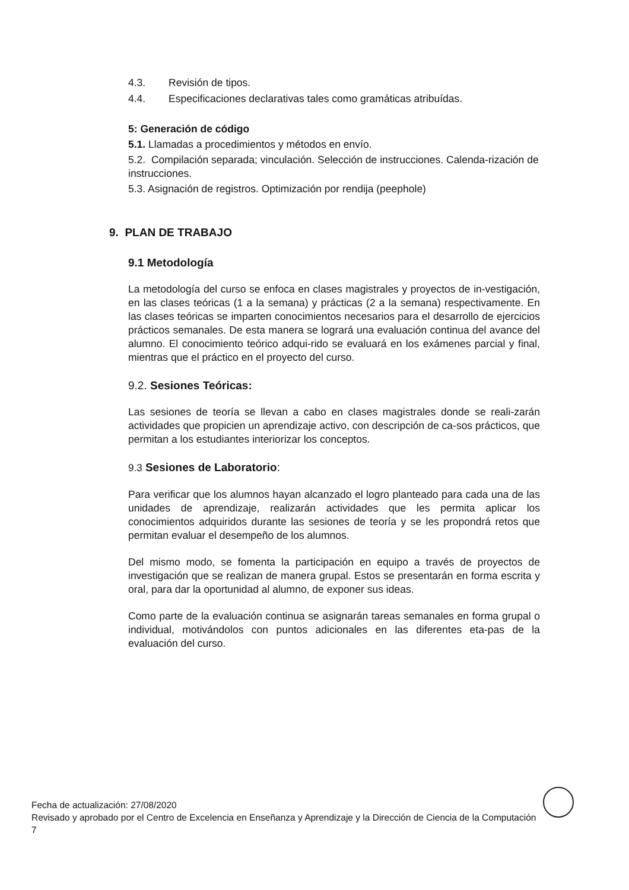4.3. Revisión de tipos.
4.4. Especificaciones declarativas tales como gramáticas atribuídas.
5: Generación de código
5.1. Llamadas a procedimientos y métodos en envío.
5.2. Compilación separada; vinculación. Selección de instrucciones. Calenda-rización de instrucciones.
5.3. Asignación de registros. Optimización por rendija (peephole)
9. PLAN DE TRABAJO
9.1 Metodología
La metodología del curso se enfoca en clases magistrales y proyectos de in-vestigación, en las clases teóricas (1 a la semana) y prácticas (2 a la semana) respectivamente. En las clases teóricas se imparten conocimientos necesarios para el desarrollo de ejercicios prácticos semanales. De esta manera se logrará una evaluación continua del avance del alumno. El conocimiento teórico adqui-rido se evaluará en los exámenes parcial y final, mientras que el práctico en el proyecto del curso.
9.2. Sesiones Teóricas:
Las sesiones de teoría se llevan a cabo en clases magistrales donde se reali-zarán actividades que propicien un aprendizaje activo, con descripción de ca-sos prácticos, que permitan a los estudiantes interiorizar los conceptos.
9.3 Sesiones de Laboratorio:
Para verificar que los alumnos hayan alcanzado el logro planteado para cada una de las unidades de aprendizaje, realizarán actividades que les permita aplicar los conocimientos adquiridos durante las sesiones de teoría y se les propondrá retos que permitan evaluar el desempeño de los alumnos.
Del mismo modo, se fomenta la participación en equipo a través de proyectos de investigación que se realizan de manera grupal. Estos se presentarán en forma escrita y oral, para dar la oportunidad al alumno, de exponer sus ideas.
Como parte de la evaluación continua se asignarán tareas semanales en forma grupal o individual, motivándolos con puntos adicionales en las diferentes eta-pas de la evaluación del curso.
Fecha de actualización: 27/08/2020
Revisado y aprobado por el Centro de Excelencia en Enseñanza y Aprendizaje y la Dirección de Ciencia de la Computación 7